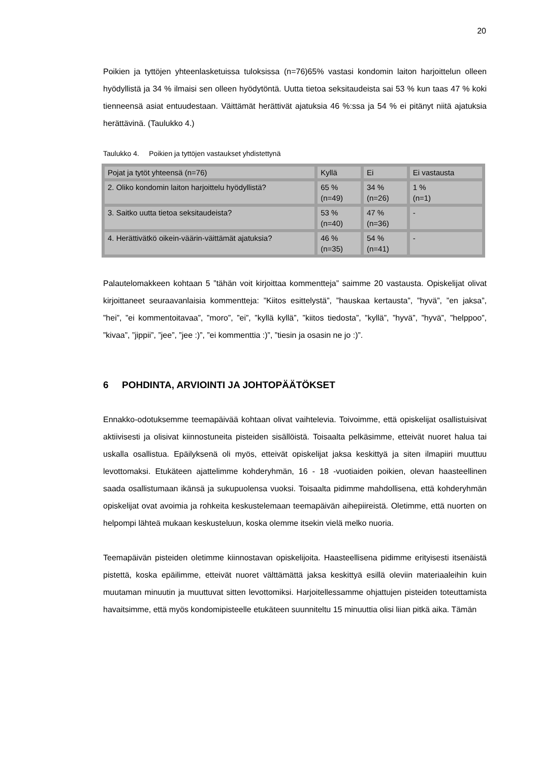20
Poikien ja tyttöjen yhteenlasketuissa tuloksissa (n=76)65% vastasi kondomin laiton harjoittelun olleen hyödyllistä ja 34 % ilmaisi sen olleen hyödytöntä. Uutta tietoa seksitaudeista sai 53 % kun taas 47 % koki tienneensä asiat entuudestaan. Väittämät herättivät ajatuksia 46 %:ssa ja 54 % ei pitänyt niitä ajatuksia herättävinä. (Taulukko 4.)
Taulukko 4. Poikien ja tyttöjen vastaukset yhdistettynä
| Pojat ja tytöt yhteensä (n=76) | Kyllä | Ei | Ei vastausta |
| 2. Oliko kondomin laiton harjoittelu hyödyllistä? | 65 % (n=49) | 34 % (n=26) | 1 % (n=1) |
| 3. Saitko uutta tietoa seksitaudeista? | 53 % (n=40) | 47 % (n=36) | - |
| 4. Herättivätkö oikein-väärin-väittämät ajatuksia? | 46 % (n=35) | 54 % (n=41) | - |
Palautelomakkeen kohtaan 5 ”tähän voit kirjoittaa kommentteja” saimme 20 vastausta. Opiskelijat olivat kirjoittaneet seuraavanlaisia kommentteja: ”Kiitos esittelystä”, ”hauskaa kertausta”, ”hyvä”, ”en jaksa”, ”hei”, ”ei kommentoitavaa”, ”moro”, ”ei”, ”kyllä kyllä”, ”kiitos tiedosta”, ”kyllä”, ”hyvä”, ”hyvä”, ”helppoo”, ”kivaa”, ”jippii”, ”jee”, ”jee :)”, ”ei kommenttia :)”, ”tiesin ja osasin ne jo :)”.
6 POHDINTA, ARVIOINTI JA JOHTOPÄÄTÖKSET
Ennakko-odotuksemme teemapäivää kohtaan olivat vaihtelevia. Toivoimme, että opiskelijat osallistuisivat aktiivisesti ja olisivat kiinnostuneita pisteiden sisällöistä. Toisaalta pelkäsimme, etteivät nuoret halua tai uskalla osallistua. Epäilyksenä oli myös, etteivät opiskelijat jaksa keskittyä ja siten ilmapiiri muuttuu levottomaksi. Etukäteen ajattelimme kohderyhmän, 16 - 18 -vuotiaiden poikien, olevan haasteellinen saada osallistumaan ikänsä ja sukupuolensa vuoksi. Toisaalta pidimme mahdollisena, että kohderyhmän opiskelijat ovat avoimia ja rohkeita keskustelemaan teemapäivän aihepiireistä. Oletimme, että nuorten on helpompi lähteä mukaan keskusteluun, koska olemme itsekin vielä melko nuoria.
Teemapäivän pisteiden oletimme kiinnostavan opiskelijoita. Haasteellisena pidimme erityisesti itsenäistä pistettä, koska epäilimme, etteivät nuoret välttämättä jaksa keskittyä esillä oleviin materiaaleihin kuin muutaman minuutin ja muuttuvat sitten levottomiksi. Harjoitellessamme ohjattujen pisteiden toteuttamista havaitsimme, että myös kondomipisteelle etukäteen suunniteltu 15 minuuttia olisi liian pitkä aika. Tämän